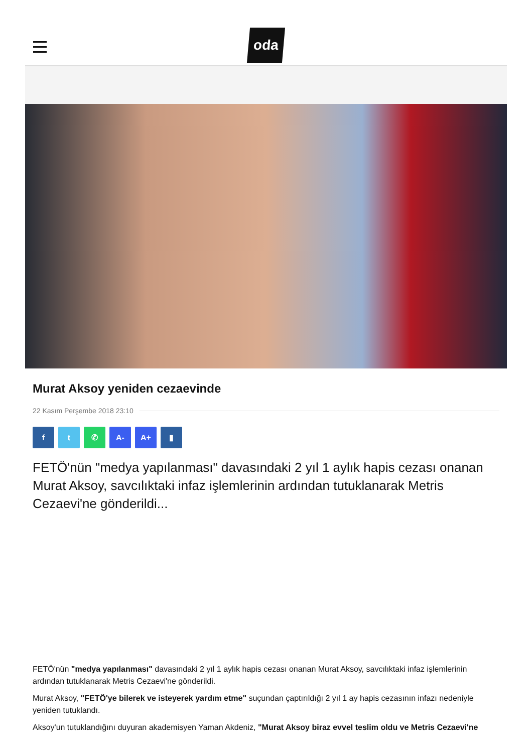oda
Murat Aksoy yeniden cezaevinde
22 Kasım Perşembe 2018 23:10
f t ✆ A- A+ ▮
FETÖ'nün "medya yapılanması" davasındaki 2 yıl 1 aylık hapis cezası onanan Murat Aksoy, savcılıktaki infaz işlemlerinin ardından tutuklanarak Metris Cezaevi'ne gönderildi...
FETÖ'nün "medya yapılanması" davasındaki 2 yıl 1 aylık hapis cezası onanan Murat Aksoy, savcılıktaki infaz işlemlerinin ardından tutuklanarak Metris Cezaevi'ne gönderildi.
Murat Aksoy, "FETÖ'ye bilerek ve isteyerek yardım etme" suçundan çaptırıldığı 2 yıl 1 ay hapis cezasının infazı nedeniyle yeniden tutuklandı.
Aksoy'un tutuklandığını duyuran akademisyen Yaman Akdeniz, "Murat Aksoy biraz evvel teslim oldu ve Metris Cezaevi'ne